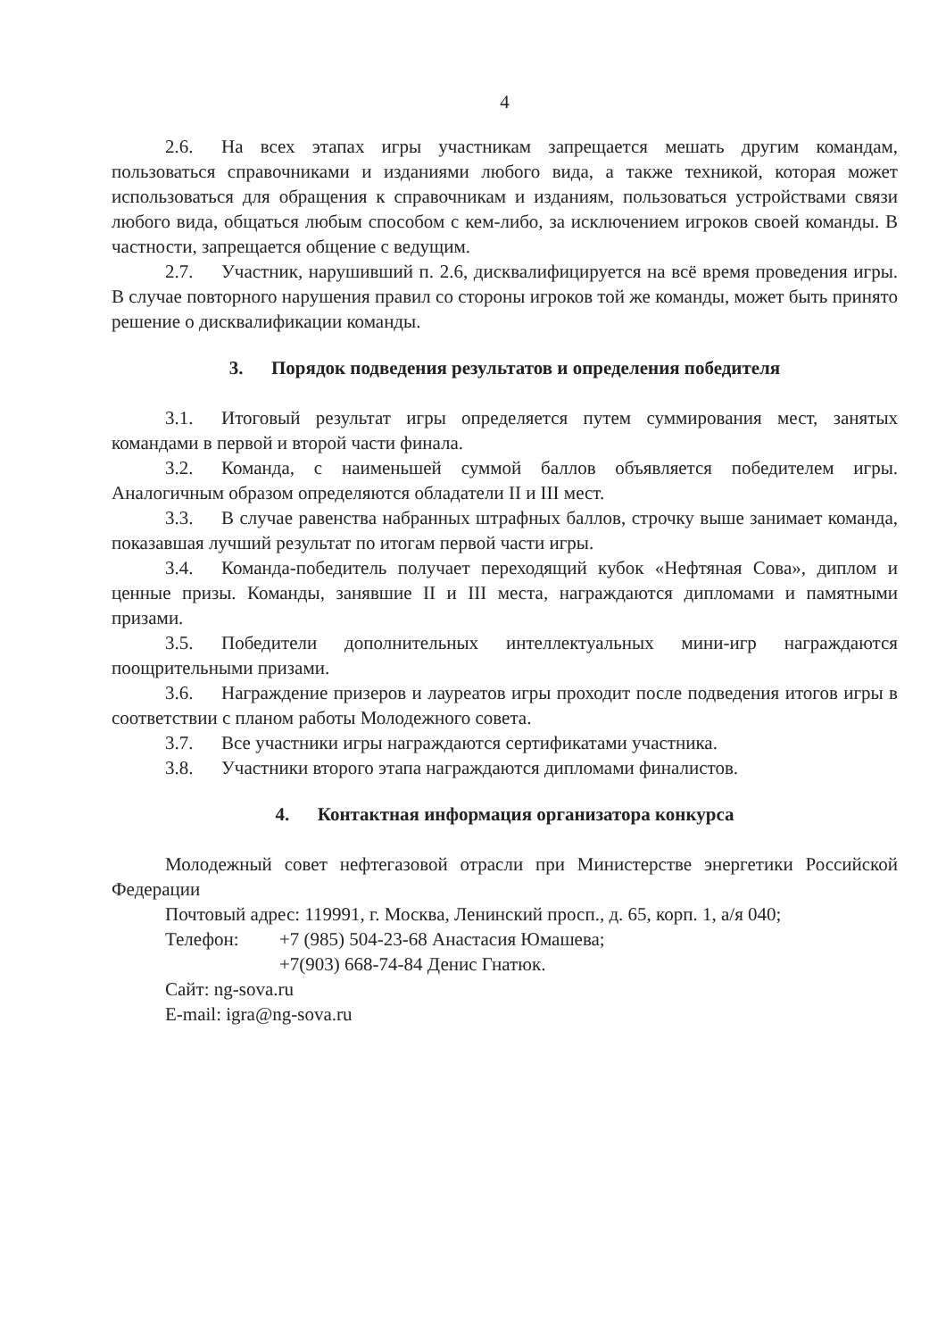4
2.6. На всех этапах игры участникам запрещается мешать другим командам, пользоваться справочниками и изданиями любого вида, а также техникой, которая может использоваться для обращения к справочникам и изданиям, пользоваться устройствами связи любого вида, общаться любым способом с кем-либо, за исключением игроков своей команды. В частности, запрещается общение с ведущим.
2.7. Участник, нарушивший п. 2.6, дисквалифицируется на всё время проведения игры. В случае повторного нарушения правил со стороны игроков той же команды, может быть принято решение о дисквалификации команды.
3. Порядок подведения результатов и определения победителя
3.1. Итоговый результат игры определяется путем суммирования мест, занятых командами в первой и второй части финала.
3.2. Команда, с наименьшей суммой баллов объявляется победителем игры. Аналогичным образом определяются обладатели II и III мест.
3.3. В случае равенства набранных штрафных баллов, строчку выше занимает команда, показавшая лучший результат по итогам первой части игры.
3.4. Команда-победитель получает переходящий кубок «Нефтяная Сова», диплом и ценные призы. Команды, занявшие II и III места, награждаются дипломами и памятными призами.
3.5. Победители дополнительных интеллектуальных мини-игр награждаются поощрительными призами.
3.6. Награждение призеров и лауреатов игры проходит после подведения итогов игры в соответствии с планом работы Молодежного совета.
3.7. Все участники игры награждаются сертификатами участника.
3.8. Участники второго этапа награждаются дипломами финалистов.
4. Контактная информация организатора конкурса
Молодежный совет нефтегазовой отрасли при Министерстве энергетики Российской Федерации
Почтовый адрес: 119991, г. Москва, Ленинский просп., д. 65, корп. 1, а/я 040;
Телефон: +7 (985) 504-23-68 Анастасия Юмашева;
+7(903) 668-74-84 Денис Гнатюк.
Сайт: ng-sova.ru
E-mail: igra@ng-sova.ru